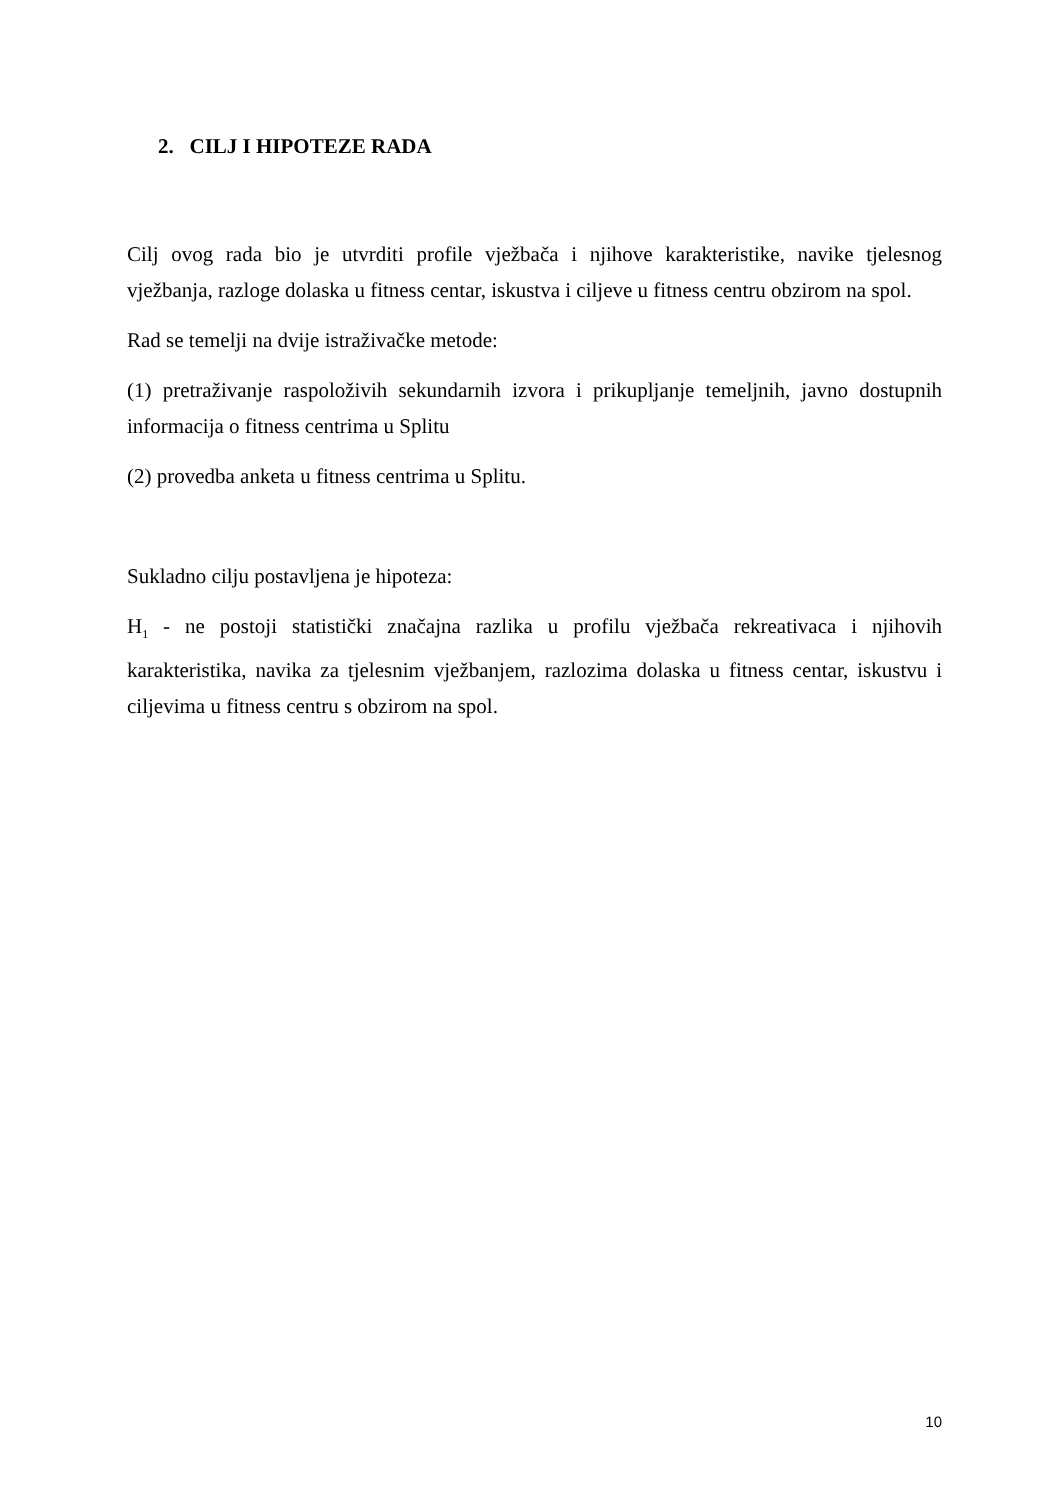2. CILJ I HIPOTEZE RADA
Cilj ovog rada bio je utvrditi profile vježbača i njihove karakteristike, navike tjelesnog vježbanja, razloge dolaska u fitness centar, iskustva i ciljeve u fitness centru obzirom na spol.
Rad se temelji na dvije istraživačke metode:
(1) pretraživanje raspoloživih sekundarnih izvora i prikupljanje temeljnih, javno dostupnih informacija o fitness centrima u Splitu
(2) provedba anketa u fitness centrima u Splitu.
Sukladno cilju postavljena je hipoteza:
H<sub>1</sub> - ne postoji statistički značajna razlika u profilu vježbača rekreativaca i njihovih karakteristika, navika za tjelesnim vježbanjem, razlozima dolaska u fitness centar, iskustvu i ciljevima u fitness centru s obzirom na spol.
10